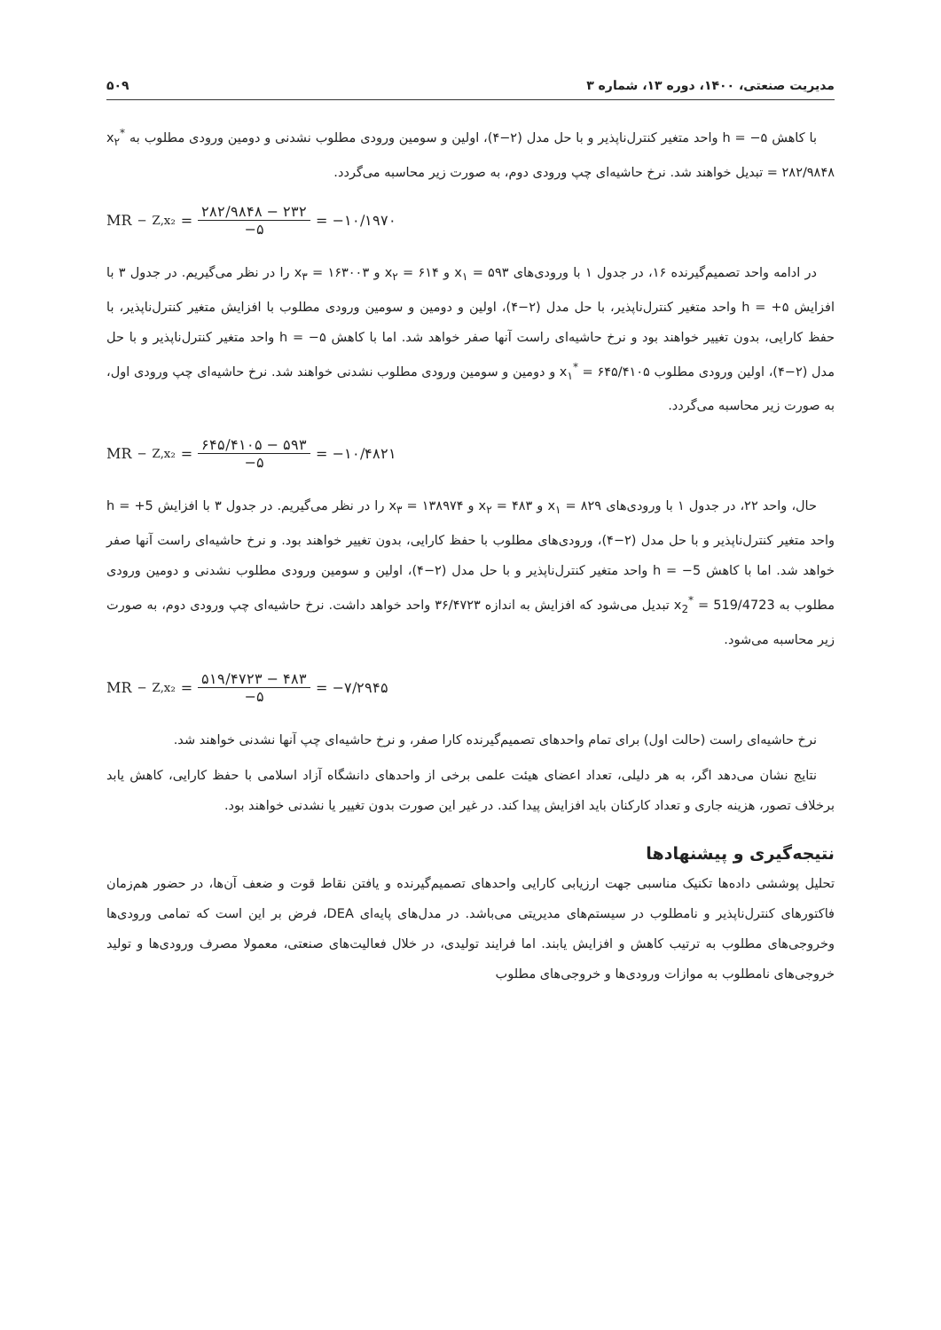مدیریت صنعتی، ۱۴۰۰، دوره ۱۳، شماره ۳ ۵۰۹
با کاهش h = −۵ واحد متغیر کنترل‌ناپذیر و با حل مدل (۲−۴)، اولین و سومین ورودی مطلوب نشدنی و دومین ورودی مطلوب به x<sub>۲</sub><sup>*</sup> = ۲۸۲/۹۸۴۸ تبدیل خواهند شد. نرخ حاشیه‌ای چپ ورودی دوم، به صورت زیر محاسبه می‌گردد.
MR<sup>−</sup><sub>Z,x₂</sub> = ۲۸۲/۹۸۴۸ − ۲۳۲ −۵ = −۱۰/۱۹۷۰
در ادامه واحد تصمیم‌گیرنده ۱۶، در جدول ۱ با ورودی‌های x<sub>۱</sub> = ۵۹۳ و x<sub>۲</sub> = ۶۱۴ و x<sub>۳</sub> = ۱۶۳۰۰۳ را در نظر می‌گیریم. در جدول ۳ با افزایش h = +۵ واحد متغیر کنترل‌ناپذیر، با حل مدل (۲−۴)، اولین و دومین و سومین ورودی مطلوب با افزایش متغیر کنترل‌ناپذیر، با حفظ کارایی، بدون تغییر خواهند بود و نرخ حاشیه‌ای راست آنها صفر خواهد شد. اما با کاهش h = −۵ واحد متغیر کنترل‌ناپذیر و با حل مدل (۲−۴)، اولین ورودی مطلوب x<sub>۱</sub><sup>*</sup> = ۶۴۵/۴۱۰۵ و دومین و سومین ورودی مطلوب نشدنی خواهند شد. نرخ حاشیه‌ای چپ ورودی اول، به صورت زیر محاسبه می‌گردد.
MR<sup>−</sup><sub>Z,x₂</sub> = ۶۴۵/۴۱۰۵ − ۵۹۳ −۵ = −۱۰/۴۸۲۱
حال، واحد ۲۲، در جدول ۱ با ورودی‌های x<sub>۱</sub> = ۸۲۹ و x<sub>۲</sub> = ۴۸۳ و x<sub>۳</sub> = ۱۳۸۹۷۴ را در نظر می‌گیریم. در جدول ۳ با افزایش h = +5 واحد متغیر کنترل‌ناپذیر و با حل مدل (۲−۴)، ورودی‌های مطلوب با حفظ کارایی، بدون تغییر خواهند بود. و نرخ حاشیه‌ای راست آنها صفر خواهد شد. اما با کاهش h = −5 واحد متغیر کنترل‌ناپذیر و با حل مدل (۲−۴)، اولین و سومین ورودی مطلوب نشدنی و دومین ورودی مطلوب به x<sub>2</sub><sup>*</sup> = 519/4723 تبدیل می‌شود که افزایش به اندازه ۳۶/۴۷۲۳ واحد خواهد داشت. نرخ حاشیه‌ای چپ ورودی دوم، به صورت زیر محاسبه می‌شود.
MR<sup>−</sup><sub>Z,x₂</sub> = ۵۱۹/۴۷۲۳ − ۴۸۳ −۵ = −۷/۲۹۴۵
نرخ حاشیه‌ای راست (حالت اول) برای تمام واحدهای تصمیم‌گیرنده کارا صفر، و نرخ حاشیه‌ای چپ آنها نشدنی خواهند شد.
نتایج نشان می‌دهد اگر، به هر دلیلی، تعداد اعضای هیئت علمی برخی از واحدهای دانشگاه آزاد اسلامی با حفظ کارایی، کاهش یابد برخلاف تصور، هزینه جاری و تعداد کارکنان باید افزایش پیدا کند. در غیر این صورت بدون تغییر یا نشدنی خواهند بود.
نتیجه‌گیری و پیشنهادها
تحلیل پوششی داده‌ها تکنیک مناسبی جهت ارزیابی کارایی واحدهای تصمیم‌گیرنده و یافتن نقاط قوت و ضعف آن‌ها، در حضور هم‌زمان فاکتورهای کنترل‌ناپذیر و نامطلوب در سیستم‌های مدیریتی می‌باشد. در مدل‌های پایه‌ای DEA، فرض بر این است که تمامی ورودی‌ها وخروجی‌های مطلوب به ترتیب کاهش و افزایش یابند. اما فرایند تولیدی، در خلال فعالیت‌های صنعتی، معمولا مصرف ورودی‌ها و تولید خروجی‌های نامطلوب به موازات ورودی‌ها و خروجی‌های مطلوب